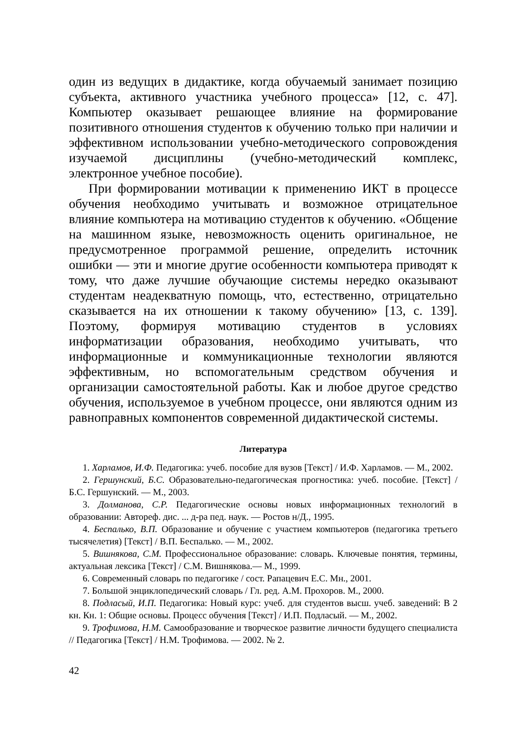один из ведущих в дидактике, когда обучаемый занимает позицию субъекта, активного участника учебного процесса» [12, с. 47]. Компьютер оказывает решающее влияние на формирование позитивного отношения студентов к обучению только при наличии и эффективном использовании учебно-методического сопровождения изучаемой дисциплины (учебно-методический комплекс, электронное учебное пособие).
При формировании мотивации к применению ИКТ в процессе обучения необходимо учитывать и возможное отрицательное влияние компьютера на мотивацию студентов к обучению. «Общение на машинном языке, невозможность оценить оригинальное, не предусмотренное программой решение, определить источник ошибки — эти и многие другие особенности компьютера приводят к тому, что даже лучшие обучающие системы нередко оказывают студентам неадекватную помощь, что, естественно, отрицательно сказывается на их отношении к такому обучению» [13, с. 139]. Поэтому, формируя мотивацию студентов в условиях информатизации образования, необходимо учитывать, что информационные и коммуникационные технологии являются эффективным, но вспомогательным средством обучения и организации самостоятельной работы. Как и любое другое средство обучения, используемое в учебном процессе, они являются одним из равноправных компонентов современной дидактической системы.
Литература
1. Харламов, И.Ф. Педагогика: учеб. пособие для вузов [Текст] / И.Ф. Харламов. — М., 2002.
2. Гершунский, Б.С. Образовательно-педагогическая прогностика: учеб. пособие. [Текст] / Б.С. Гершунский. — М., 2003.
3. Долманова, С.Р. Педагогические основы новых информационных технологий в образовании: Автореф. дис. ... д-ра пед. наук. — Ростов н/Д., 1995.
4. Беспалько, В.П. Образование и обучение с участием компьютеров (педагогика третьего тысячелетия) [Текст] / В.П. Беспалько. — М., 2002.
5. Вишнякова, С.М. Профессиональное образование: словарь. Ключевые понятия, термины, актуальная лексика [Текст] / С.М. Вишнякова.— М., 1999.
6. Современный словарь по педагогике / сост. Рапацевич Е.С. Мн., 2001.
7. Большой энциклопедический словарь / Гл. ред. А.М. Прохоров. М., 2000.
8. Подласый, И.П. Педагогика: Новый курс: учеб. для студентов высш. учеб. заведений: В 2 кн. Кн. 1: Общие основы. Процесс обучения [Текст] / И.П. Подласый. — М., 2002.
9. Трофимова, Н.М. Самообразование и творческое развитие личности будущего специалиста // Педагогика [Текст] / Н.М. Трофимова. — 2002. № 2.
42